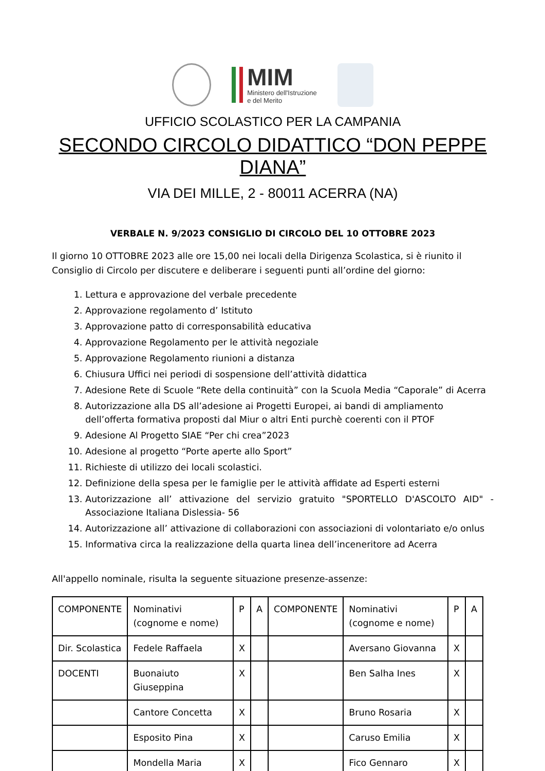MIM
Ministero dell'Istruzione
e del Merito
UFFICIO SCOLASTICO PER LA CAMPANIA
SECONDO CIRCOLO DIDATTICO “DON PEPPE DIANA”
VIA DEI MILLE, 2 - 80011 ACERRA (NA)
VERBALE N. 9/2023 CONSIGLIO DI CIRCOLO DEL 10 OTTOBRE 2023
Il giorno 10 OTTOBRE 2023 alle ore 15,00 nei locali della Dirigenza Scolastica, si è riunito il Consiglio di Circolo per discutere e deliberare i seguenti punti all’ordine del giorno:
1. Lettura e approvazione del verbale precedente
2. Approvazione regolamento d’ Istituto
3. Approvazione patto di corresponsabilità educativa
4. Approvazione Regolamento per le attività negoziale
5. Approvazione Regolamento riunioni a distanza
6. Chiusura Uffici nei periodi di sospensione dell’attività didattica
7. Adesione Rete di Scuole “Rete della continuità” con la Scuola Media “Caporale” di Acerra
8. Autorizzazione alla DS all’adesione ai Progetti Europei, ai bandi di ampliamento dell’offerta formativa proposti dal Miur o altri Enti purchè coerenti con il PTOF
9. Adesione Al Progetto SIAE “Per chi crea”2023
10. Adesione al progetto “Porte aperte allo Sport”
11. Richieste di utilizzo dei locali scolastici.
12. Definizione della spesa per le famiglie per le attività affidate ad Esperti esterni
13. Autorizzazione all’ attivazione del servizio gratuito "SPORTELLO D'ASCOLTO AID" - Associazione Italiana Dislessia- 56
14. Autorizzazione all’ attivazione di collaborazioni con associazioni di volontariato e/o onlus
15. Informativa circa la realizzazione della quarta linea dell’inceneritore ad Acerra
All'appello nominale, risulta la seguente situazione presenze-assenze:
| COMPONENTE | Nominativi (cognome e nome) | P | A | COMPONENTE | Nominativi (cognome e nome) | P | A |
| Dir. Scolastica | Fedele Raffaela | X | | | Aversano Giovanna | X | |
| DOCENTI | Buonaiuto Giuseppina | X | | | Ben Salha Ines | X | |
| | Cantore Concetta | X | | | Bruno Rosaria | X | |
| | Esposito Pina | X | | | Caruso Emilia | X | |
| | Mondella Maria | X | | | Fico Gennaro | X | |